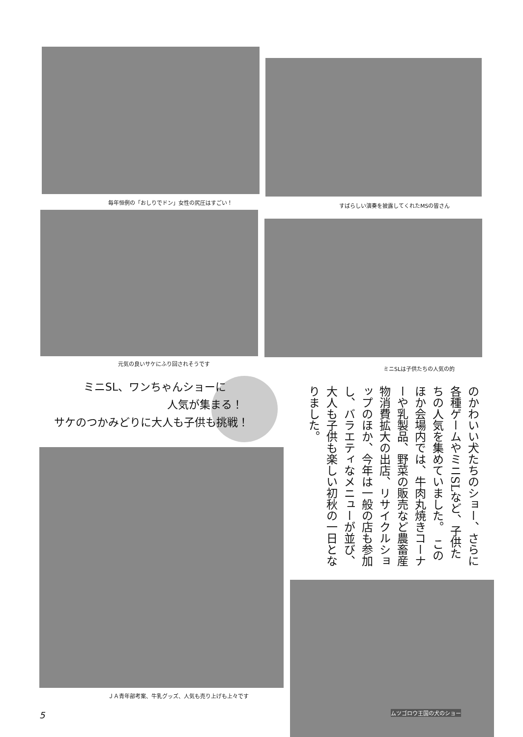毎年恒例の「おしりでドン」女性の尻圧はすごい！
すばらしい演奏を披露してくれたMSの皆さん
元気の良いサケにふり回されそうです
ミニSLは子供たちの人気の的
ミニSL、ワンちゃんショーに
人気が集まる！
サケのつかみどりに大人も子供も挑戦！
のかわいい犬たちのショー、さらに各種ゲームやミニSLなど、子供たちの人気を集めていました。　このほか会場内では、牛肉丸焼きコーナーや乳製品、野菜の販売など農畜産物消費拡大の出店、リサイクルショップのほか、今年は一般の店も参加し、バラエティなメニューが並び、大人も子供も楽しい初秋の一日となりました。
ＪＡ青年部考案、牛乳グッズ、人気も売り上げも上々です
ムツゴロウ王国の犬のショー
5